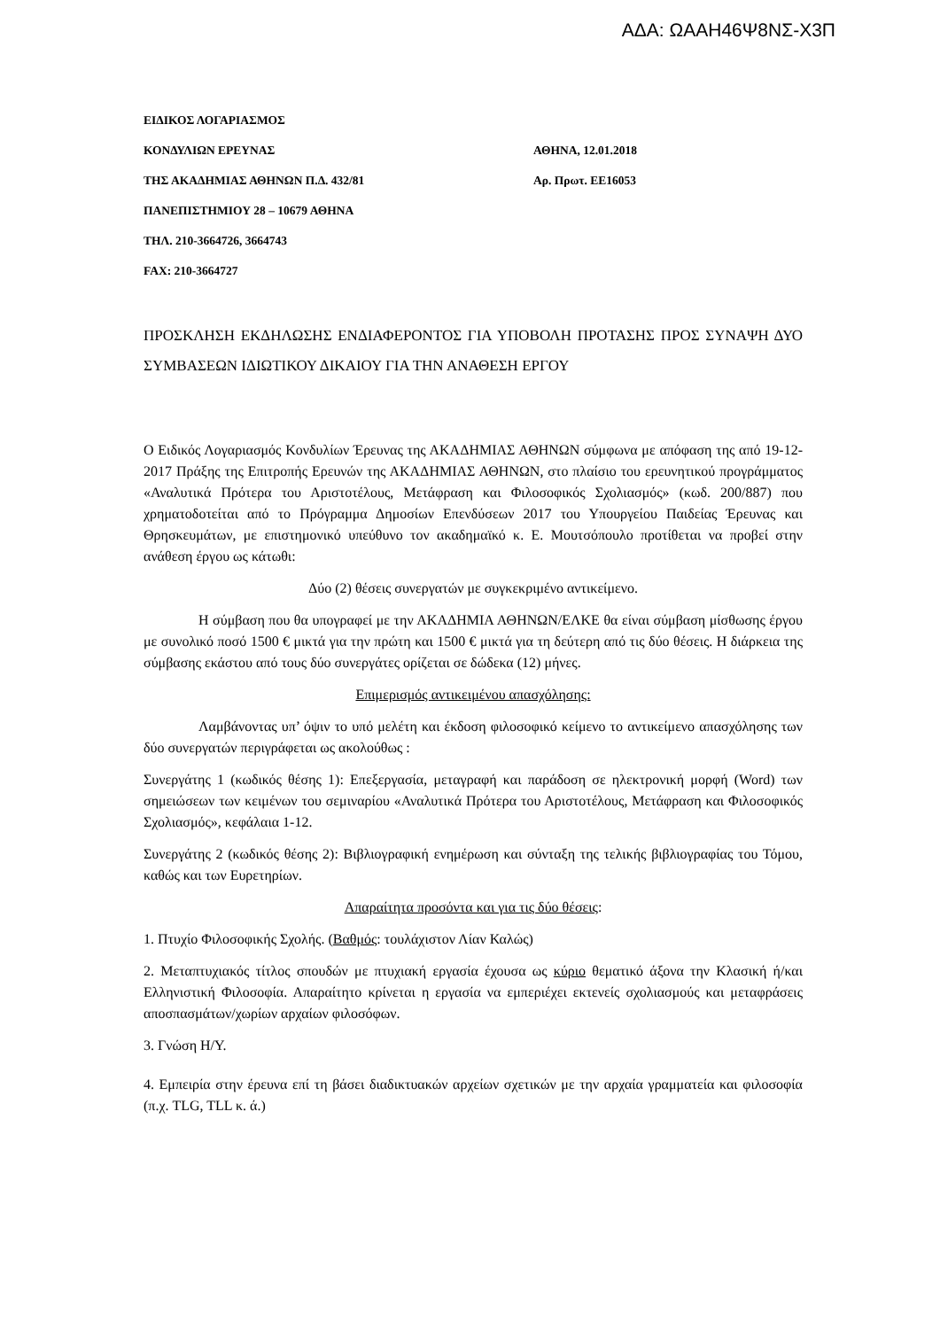ΑΔΑ: ΩΑΑΗ46Ψ8ΝΣ-Χ3Π
ΕΙΔΙΚΟΣ ΛΟΓΑΡΙΑΣΜΟΣ
ΚΟΝΔΥΛΙΩΝ ΕΡΕΥΝΑΣ ΑΘΗΝΑ, 12.01.2018
ΤΗΣ ΑΚΑΔΗΜΙΑΣ ΑΘΗΝΩΝ Π.Δ. 432/81 Αρ. Πρωτ. ΕΕ16053
ΠΑΝΕΠΙΣΤΗΜΙΟΥ 28 – 10679 ΑΘΗΝΑ
ΤΗΛ. 210-3664726, 3664743
FAX: 210-3664727
ΠΡΟΣΚΛΗΣΗ ΕΚΔΗΛΩΣΗΣ ΕΝΔΙΑΦΕΡΟΝΤΟΣ ΓΙΑ ΥΠΟΒΟΛΗ ΠΡΟΤΑΣΗΣ ΠΡΟΣ ΣΥΝΑΨΗ ΔΥΟ ΣΥΜΒΑΣΕΩΝ ΙΔΙΩΤΙΚΟΥ ΔΙΚΑΙΟΥ ΓΙΑ ΤΗΝ ΑΝΑΘΕΣΗ ΕΡΓΟΥ
Ο Ειδικός Λογαριασμός Κονδυλίων Έρευνας της ΑΚΑΔΗΜΙΑΣ ΑΘΗΝΩΝ σύμφωνα με απόφαση της από 19-12-2017 Πράξης της Επιτροπής Ερευνών της ΑΚΑΔΗΜΙΑΣ ΑΘΗΝΩΝ, στο πλαίσιο του ερευνητικού προγράμματος «Αναλυτικά Πρότερα του Αριστοτέλους, Μετάφραση και Φιλοσοφικός Σχολιασμός» (κωδ. 200/887) που χρηματοδοτείται από το Πρόγραμμα Δημοσίων Επενδύσεων 2017 του Υπουργείου Παιδείας Έρευνας και Θρησκευμάτων, με επιστημονικό υπεύθυνο τον ακαδημαϊκό κ. Ε. Μουτσόπουλο προτίθεται να προβεί στην ανάθεση έργου ως κάτωθι:
Δύο (2) θέσεις συνεργατών με συγκεκριμένο αντικείμενο.
Η σύμβαση που θα υπογραφεί με την ΑΚΑΔΗΜΙΑ ΑΘΗΝΩΝ/ΕΛΚΕ θα είναι σύμβαση μίσθωσης έργου με συνολικό ποσό 1500 € μικτά για την πρώτη και 1500 € μικτά για τη δεύτερη από τις δύο θέσεις. Η διάρκεια της σύμβασης εκάστου από τους δύο συνεργάτες ορίζεται σε δώδεκα (12) μήνες.
Επιμερισμός αντικειμένου απασχόλησης:
Λαμβάνοντας υπ’ όψιν το υπό μελέτη και έκδοση φιλοσοφικό κείμενο το αντικείμενο απασχόλησης των δύο συνεργατών περιγράφεται ως ακολούθως :
Συνεργάτης 1 (κωδικός θέσης 1): Επεξεργασία, μεταγραφή και παράδοση σε ηλεκτρονική μορφή (Word) των σημειώσεων των κειμένων του σεμιναρίου «Αναλυτικά Πρότερα του Αριστοτέλους, Μετάφραση και Φιλοσοφικός Σχολιασμός», κεφάλαια 1-12.
Συνεργάτης 2 (κωδικός θέσης 2): Βιβλιογραφική ενημέρωση και σύνταξη της τελικής βιβλιογραφίας του Τόμου, καθώς και των Ευρετηρίων.
Απαραίτητα προσόντα και για τις δύο θέσεις:
1. Πτυχίο Φιλοσοφικής Σχολής. (Βαθμός: τουλάχιστον Λίαν Καλώς)
2. Μεταπτυχιακός τίτλος σπουδών με πτυχιακή εργασία έχουσα ως κύριο θεματικό άξονα την Κλασική ή/και Ελληνιστική Φιλοσοφία. Απαραίτητο κρίνεται η εργασία να εμπεριέχει εκτενείς σχολιασμούς και μεταφράσεις αποσπασμάτων/χωρίων αρχαίων φιλοσόφων.
3. Γνώση Η/Υ.
4. Εμπειρία στην έρευνα επί τη βάσει διαδικτυακών αρχείων σχετικών με την αρχαία γραμματεία και φιλοσοφία (π.χ. TLG, TLL κ. ά.)